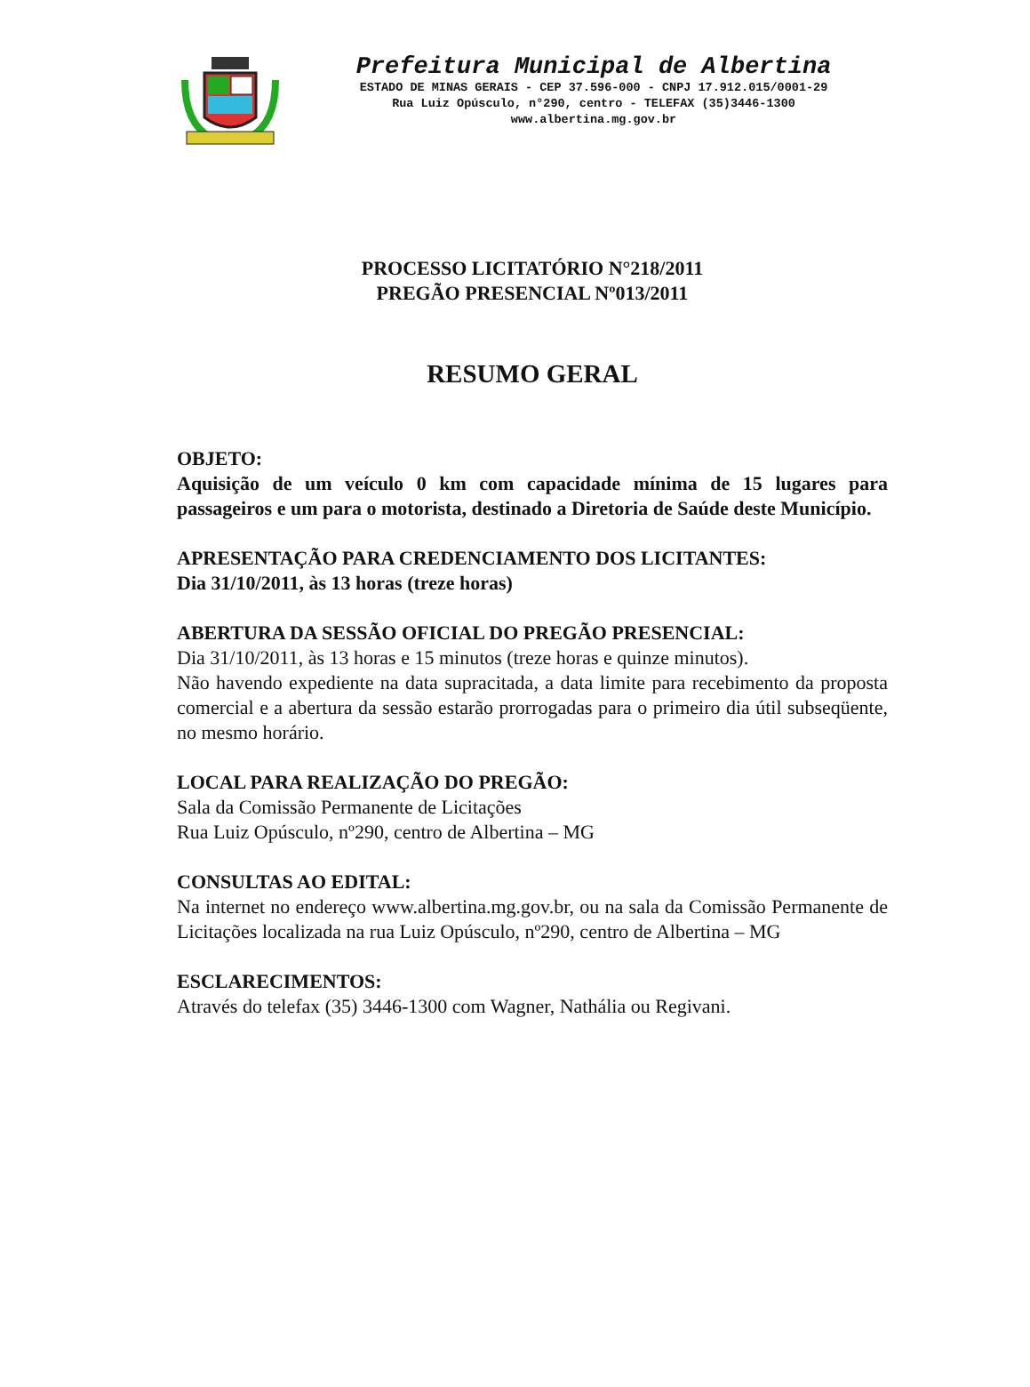Prefeitura Municipal de Albertina
ESTADO DE MINAS GERAIS - CEP 37.596-000 - CNPJ 17.912.015/0001-29
Rua Luiz Opúsculo, n°290, centro - TELEFAX (35)3446-1300
www.albertina.mg.gov.br
PROCESSO LICITATÓRIO N°218/2011
PREGÃO PRESENCIAL Nº013/2011
RESUMO GERAL
OBJETO:
Aquisição de um veículo 0 km com capacidade mínima de 15 lugares para passageiros e um para o motorista, destinado a Diretoria de Saúde deste Município.
APRESENTAÇÃO PARA CREDENCIAMENTO DOS LICITANTES:
Dia 31/10/2011, às 13 horas (treze horas)
ABERTURA DA SESSÃO OFICIAL DO PREGÃO PRESENCIAL:
Dia 31/10/2011, às 13 horas e 15 minutos (treze horas e quinze minutos).
Não havendo expediente na data supracitada, a data limite para recebimento da proposta comercial e a abertura da sessão estarão prorrogadas para o primeiro dia útil subseqüente, no mesmo horário.
LOCAL PARA REALIZAÇÃO DO PREGÃO:
Sala da Comissão Permanente de Licitações
Rua Luiz Opúsculo, nº290, centro de Albertina – MG
CONSULTAS AO EDITAL:
Na internet no endereço www.albertina.mg.gov.br, ou na sala da Comissão Permanente de Licitações localizada na rua Luiz Opúsculo, nº290, centro de Albertina – MG
ESCLARECIMENTOS:
Através do telefax (35) 3446-1300 com Wagner, Nathália ou Regivani.